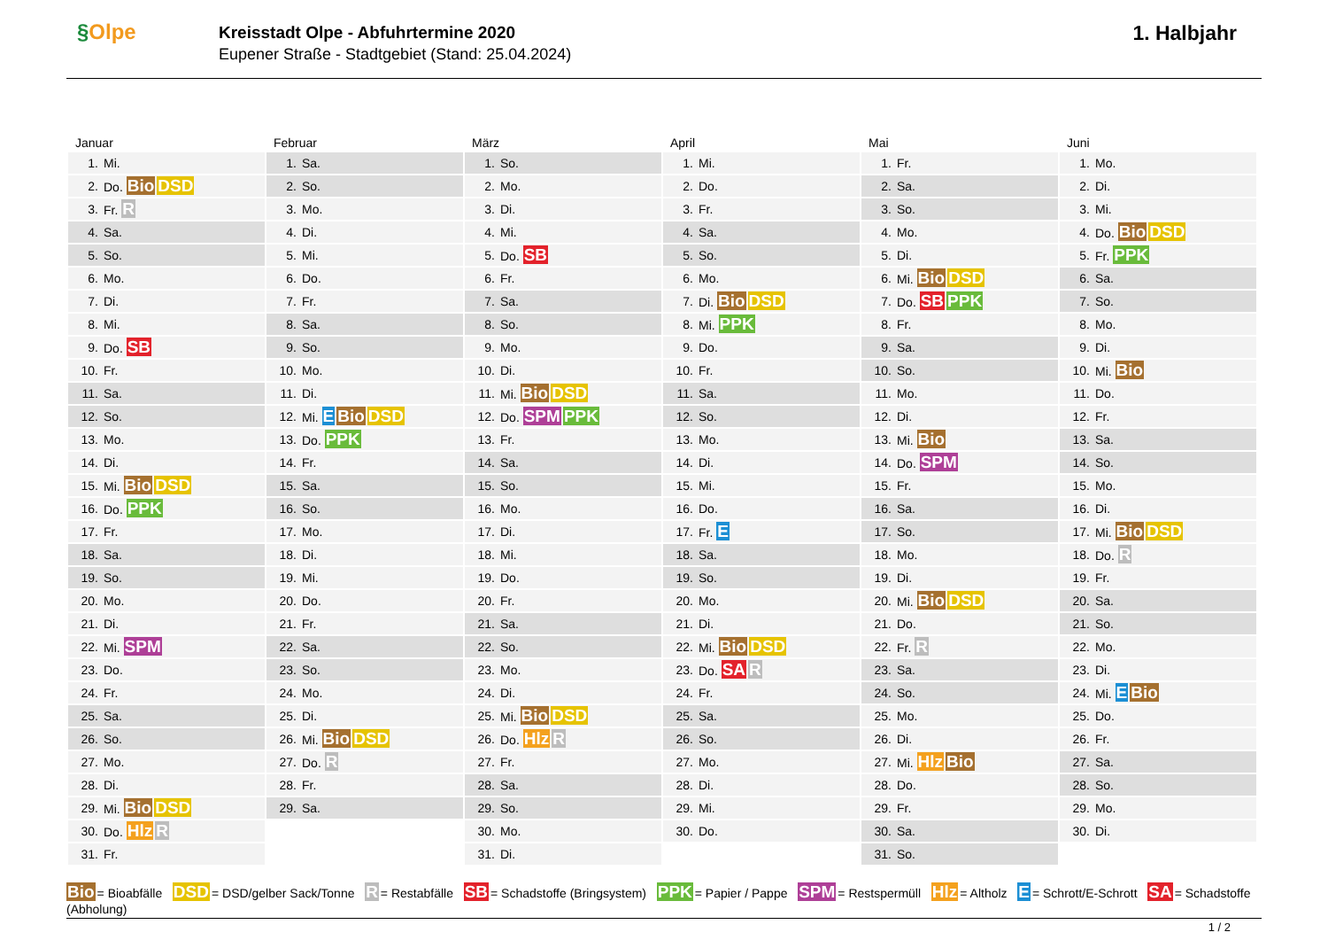§Olpe
Kreisstadt Olpe - Abfuhrtermine 2020
Eupener Straße - Stadtgebiet (Stand: 25.04.2024)
1. Halbjahr
Januar
| 1. | Mi. |
| 2. | Do. Bio DSD |
| 3. | Fr. R |
| 4. | Sa. |
| 5. | So. |
| 6. | Mo. |
| 7. | Di. |
| 8. | Mi. |
| 9. | Do. SB |
| 10. | Fr. |
| 11. | Sa. |
| 12. | So. |
| 13. | Mo. |
| 14. | Di. |
| 15. | Mi. Bio DSD |
| 16. | Do. PPK |
| 17. | Fr. |
| 18. | Sa. |
| 19. | So. |
| 20. | Mo. |
| 21. | Di. |
| 22. | Mi. SPM |
| 23. | Do. |
| 24. | Fr. |
| 25. | Sa. |
| 26. | So. |
| 27. | Mo. |
| 28. | Di. |
| 29. | Mi. Bio DSD |
| 30. | Do. Hlz R |
| 31. | Fr. |
Februar
| 1. | Sa. |
| 2. | So. |
| 3. | Mo. |
| 4. | Di. |
| 5. | Mi. |
| 6. | Do. |
| 7. | Fr. |
| 8. | Sa. |
| 9. | So. |
| 10. | Mo. |
| 11. | Di. |
| 12. | Mi. E Bio DSD |
| 13. | Do. PPK |
| 14. | Fr. |
| 15. | Sa. |
| 16. | So. |
| 17. | Mo. |
| 18. | Di. |
| 19. | Mi. |
| 20. | Do. |
| 21. | Fr. |
| 22. | Sa. |
| 23. | So. |
| 24. | Mo. |
| 25. | Di. |
| 26. | Mi. Bio DSD |
| 27. | Do. R |
| 28. | Fr. |
| 29. | Sa. |
März
| 1. | So. |
| 2. | Mo. |
| 3. | Di. |
| 4. | Mi. |
| 5. | Do. SB |
| 6. | Fr. |
| 7. | Sa. |
| 8. | So. |
| 9. | Mo. |
| 10. | Di. |
| 11. | Mi. Bio DSD |
| 12. | Do. SPM PPK |
| 13. | Fr. |
| 14. | Sa. |
| 15. | So. |
| 16. | Mo. |
| 17. | Di. |
| 18. | Mi. |
| 19. | Do. |
| 20. | Fr. |
| 21. | Sa. |
| 22. | So. |
| 23. | Mo. |
| 24. | Di. |
| 25. | Mi. Bio DSD |
| 26. | Do. Hlz R |
| 27. | Fr. |
| 28. | Sa. |
| 29. | So. |
| 30. | Mo. |
| 31. | Di. |
April
| 1. | Mi. |
| 2. | Do. |
| 3. | Fr. |
| 4. | Sa. |
| 5. | So. |
| 6. | Mo. |
| 7. | Di. Bio DSD |
| 8. | Mi. PPK |
| 9. | Do. |
| 10. | Fr. |
| 11. | Sa. |
| 12. | So. |
| 13. | Mo. |
| 14. | Di. |
| 15. | Mi. |
| 16. | Do. |
| 17. | Fr. E |
| 18. | Sa. |
| 19. | So. |
| 20. | Mo. |
| 21. | Di. |
| 22. | Mi. Bio DSD |
| 23. | Do. SA R |
| 24. | Fr. |
| 25. | Sa. |
| 26. | So. |
| 27. | Mo. |
| 28. | Di. |
| 29. | Mi. |
| 30. | Do. |
Mai
| 1. | Fr. |
| 2. | Sa. |
| 3. | So. |
| 4. | Mo. |
| 5. | Di. |
| 6. | Mi. Bio DSD |
| 7. | Do. SB PPK |
| 8. | Fr. |
| 9. | Sa. |
| 10. | So. |
| 11. | Mo. |
| 12. | Di. |
| 13. | Mi. Bio |
| 14. | Do. SPM |
| 15. | Fr. |
| 16. | Sa. |
| 17. | So. |
| 18. | Mo. |
| 19. | Di. |
| 20. | Mi. Bio DSD |
| 21. | Do. |
| 22. | Fr. R |
| 23. | Sa. |
| 24. | So. |
| 25. | Mo. |
| 26. | Di. |
| 27. | Mi. Hlz Bio |
| 28. | Do. |
| 29. | Fr. |
| 30. | Sa. |
| 31. | So. |
Juni
| 1. | Mo. |
| 2. | Di. |
| 3. | Mi. |
| 4. | Do. Bio DSD |
| 5. | Fr. PPK |
| 6. | Sa. |
| 7. | So. |
| 8. | Mo. |
| 9. | Di. |
| 10. | Mi. Bio |
| 11. | Do. |
| 12. | Fr. |
| 13. | Sa. |
| 14. | So. |
| 15. | Mo. |
| 16. | Di. |
| 17. | Mi. Bio DSD |
| 18. | Do. R |
| 19. | Fr. |
| 20. | Sa. |
| 21. | So. |
| 22. | Mo. |
| 23. | Di. |
| 24. | Mi. E Bio |
| 25. | Do. |
| 26. | Fr. |
| 27. | Sa. |
| 28. | So. |
| 29. | Mo. |
| 30. | Di. |
Bio = Bioabfälle DSD = DSD/gelber Sack/Tonne R = Restabfälle SB = Schadstoffe (Bringsystem) PPK = Papier / Pappe SPM = Restspermüll Hlz = Altholz E = Schrott/E-Schrott SA = Schadstoffe (Abholung)
1 / 2